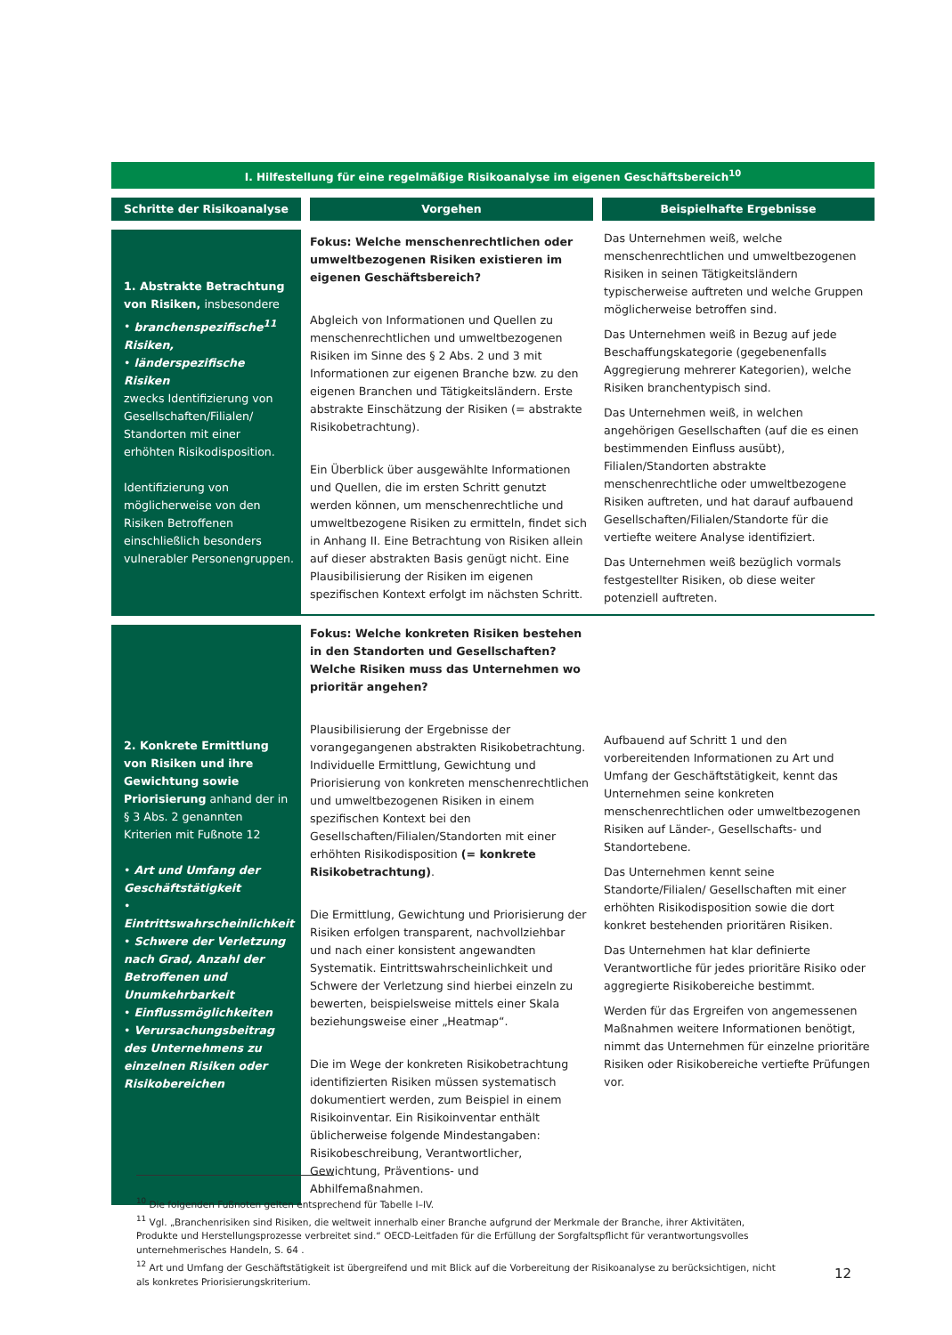| I. Hilfestellung für eine regelmäßige Risikoanalyse im eigenen Geschäftsbereich<sup>10</sup> | | |
| Schritte der Risikoanalyse | Vorgehen | Beispielhafte Ergebnisse |
| 1. Abstrakte Betrachtung von Risiken, insbesondere • branchenspezifische<sup>11</sup> Risiken, • länderspezifische Risiken zwecks Identifizierung von Gesellschaften/Filialen/ Standorten mit einer erhöhten Risikodisposition. Identifizierung von möglicherweise von den Risiken Betroffenen einschließlich besonders vulnerabler Personengruppen. | Fokus: Welche menschenrechtlichen oder umweltbezogenen Risiken existieren im eigenen Geschäftsbereich? Abgleich von Informationen und Quellen zu menschenrechtlichen und umweltbezogenen Risiken im Sinne des § 2 Abs. 2 und 3 mit Informationen zur eigenen Branche bzw. zu den eigenen Branchen und Tätigkeitsländern. Erste abstrakte Einschätzung der Risiken (= abstrakte Risikobetrachtung). Ein Überblick über ausgewählte Informationen und Quellen, die im ersten Schritt genutzt werden können, um menschenrechtliche und umweltbezogene Risiken zu ermitteln, findet sich in Anhang II. Eine Betrachtung von Risiken allein auf dieser abstrakten Basis genügt nicht. Eine Plausibilisierung der Risiken im eigenen spezifischen Kontext erfolgt im nächsten Schritt. | Das Unternehmen weiß, welche menschenrechtlichen und umweltbezogenen Risiken in seinen Tätigkeitsländern typischerweise auftreten und welche Gruppen möglicherweise betroffen sind. Das Unternehmen weiß in Bezug auf jede Beschaffungskategorie (gegebenenfalls Aggregierung mehrerer Kategorien), welche Risiken branchentypisch sind. Das Unternehmen weiß, in welchen angehörigen Gesellschaften (auf die es einen bestimmenden Einfluss ausübt), Filialen/Standorten abstrakte menschenrechtliche oder umweltbezogene Risiken auftreten, und hat darauf aufbauend Gesellschaften/Filialen/Standorte für die vertiefte weitere Analyse identifiziert. Das Unternehmen weiß bezüglich vormals festgestellter Risiken, ob diese weiter potenziell auftreten. |
| 2. Konkrete Ermittlung von Risiken und ihre Gewichtung sowie Priorisierung anhand der in § 3 Abs. 2 genannten Kriterien mit Fußnote 12 • Art und Umfang der Geschäftstätigkeit • Eintrittswahrscheinlichkeit • Schwere der Verletzung nach Grad, Anzahl der Betroffenen und Unumkehrbarkeit • Einflussmöglichkeiten • Verursachungsbeitrag des Unternehmens zu einzelnen Risiken oder Risikobereichen | Fokus: Welche konkreten Risiken bestehen in den Standorten und Gesellschaften? Welche Risiken muss das Unternehmen wo prioritär angehen? Plausibilisierung der Ergebnisse der vorangegangenen abstrakten Risikobetrachtung. Individuelle Ermittlung, Gewichtung und Priorisierung von konkreten menschenrechtlichen und umweltbezogenen Risiken in einem spezifischen Kontext bei den Gesellschaften/Filialen/Standorten mit einer erhöhten Risikodisposition (= konkrete Risikobetrachtung) . Die Ermittlung, Gewichtung und Priorisierung der Risiken erfolgen transparent, nachvollziehbar und nach einer konsistent angewandten Systematik. Eintrittswahrscheinlichkeit und Schwere der Verletzung sind hierbei einzeln zu bewerten, beispielsweise mittels einer Skala beziehungsweise einer „Heatmap“. Die im Wege der konkreten Risikobetrachtung identifizierten Risiken müssen systematisch dokumentiert werden, zum Beispiel in einem Risikoinventar. Ein Risikoinventar enthält üblicherweise folgende Mindestangaben: Risikobeschreibung, Verantwortlicher, Gewichtung, Präventions- und Abhilfemaßnahmen. | Aufbauend auf Schritt 1 und den vorbereitenden Informationen zu Art und Umfang der Geschäftstätigkeit, kennt das Unternehmen seine konkreten menschenrechtlichen oder umweltbezogenen Risiken auf Länder-, Gesellschafts- und Standortebene. Das Unternehmen kennt seine Standorte/Filialen/ Gesellschaften mit einer erhöhten Risikodisposition sowie die dort konkret bestehenden prioritären Risiken. Das Unternehmen hat klar definierte Verantwortliche für jedes prioritäre Risiko oder aggregierte Risikobereiche bestimmt. Werden für das Ergreifen von angemessenen Maßnahmen weitere Informationen benötigt, nimmt das Unternehmen für einzelne prioritäre Risiken oder Risikobereiche vertiefte Prüfungen vor. |
<sup>10</sup> Die folgenden Fußnoten gelten entsprechend für Tabelle I–IV.
<sup>11</sup> Vgl. „Branchenrisiken sind Risiken, die weltweit innerhalb einer Branche aufgrund der Merkmale der Branche, ihrer Aktivitäten, Produkte und Herstellungsprozesse verbreitet sind.“ OECD-Leitfaden für die Erfüllung der Sorgfaltspflicht für verantwortungsvolles unternehmerisches Handeln, S. 64 .
<sup>12</sup> Art und Umfang der Geschäftstätigkeit ist übergreifend und mit Blick auf die Vorbereitung der Risikoanalyse zu berücksichtigen, nicht als konkretes Priorisierungskriterium.
12